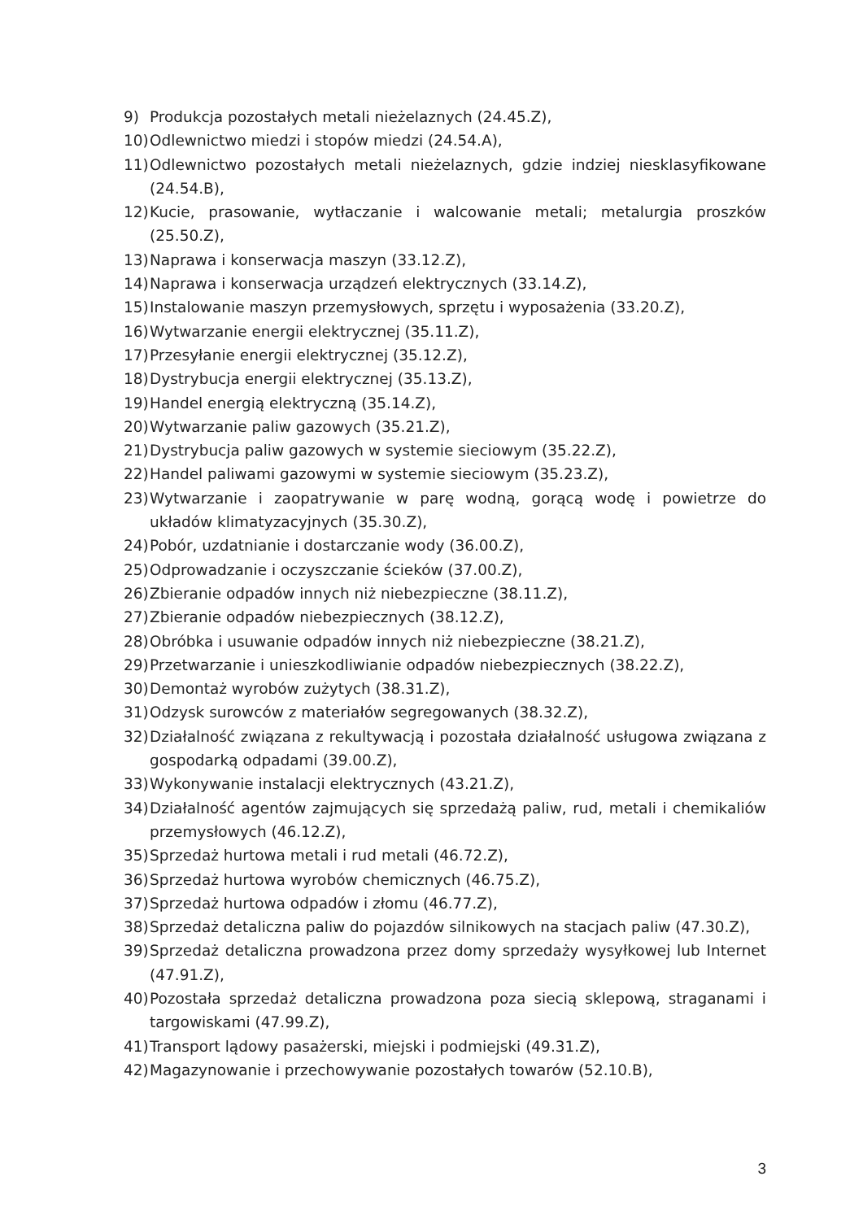9) Produkcja pozostałych metali nieżelaznych (24.45.Z),
10) Odlewnictwo miedzi i stopów miedzi (24.54.A),
11) Odlewnictwo pozostałych metali nieżelaznych, gdzie indziej niesklasyfikowane (24.54.B),
12) Kucie, prasowanie, wytłaczanie i walcowanie metali; metalurgia proszków (25.50.Z),
13) Naprawa i konserwacja maszyn (33.12.Z),
14) Naprawa i konserwacja urządzeń elektrycznych (33.14.Z),
15) Instalowanie maszyn przemysłowych, sprzętu i wyposażenia (33.20.Z),
16) Wytwarzanie energii elektrycznej (35.11.Z),
17) Przesyłanie energii elektrycznej (35.12.Z),
18) Dystrybucja energii elektrycznej (35.13.Z),
19) Handel energią elektryczną (35.14.Z),
20) Wytwarzanie paliw gazowych (35.21.Z),
21) Dystrybucja paliw gazowych w systemie sieciowym (35.22.Z),
22) Handel paliwami gazowymi w systemie sieciowym (35.23.Z),
23) Wytwarzanie i zaopatrywanie w parę wodną, gorącą wodę i powietrze do układów klimatyzacyjnych (35.30.Z),
24) Pobór, uzdatnianie i dostarczanie wody (36.00.Z),
25) Odprowadzanie i oczyszczanie ścieków (37.00.Z),
26) Zbieranie odpadów innych niż niebezpieczne (38.11.Z),
27) Zbieranie odpadów niebezpiecznych (38.12.Z),
28) Obróbka i usuwanie odpadów innych niż niebezpieczne (38.21.Z),
29) Przetwarzanie i unieszkodliwianie odpadów niebezpiecznych (38.22.Z),
30) Demontaż wyrobów zużytych (38.31.Z),
31) Odzysk surowców z materiałów segregowanych (38.32.Z),
32) Działalność związana z rekultywacją i pozostała działalność usługowa związana z gospodarką odpadami (39.00.Z),
33) Wykonywanie instalacji elektrycznych (43.21.Z),
34) Działalność agentów zajmujących się sprzedażą paliw, rud, metali i chemikaliów przemysłowych (46.12.Z),
35) Sprzedaż hurtowa metali i rud metali (46.72.Z),
36) Sprzedaż hurtowa wyrobów chemicznych (46.75.Z),
37) Sprzedaż hurtowa odpadów i złomu (46.77.Z),
38) Sprzedaż detaliczna paliw do pojazdów silnikowych na stacjach paliw (47.30.Z),
39) Sprzedaż detaliczna prowadzona przez domy sprzedaży wysyłkowej lub Internet (47.91.Z),
40) Pozostała sprzedaż detaliczna prowadzona poza siecią sklepową, straganami i targowiskami (47.99.Z),
41) Transport lądowy pasażerski, miejski i podmiejski (49.31.Z),
42) Magazynowanie i przechowywanie pozostałych towarów (52.10.B),
3